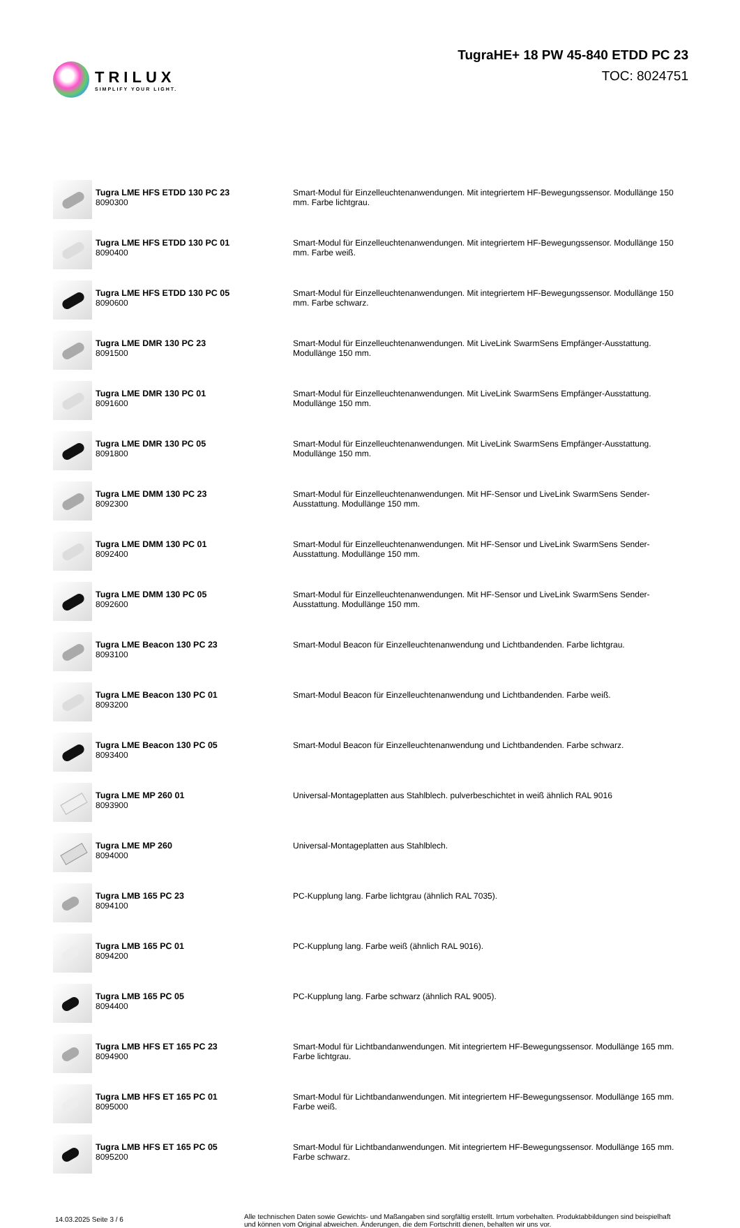TRILUX
SIMPLIFY YOUR LIGHT.
TugraHE+ 18 PW 45-840 ETDD PC 23
TOC: 8024751
| | Tugra LME HFS ETDD 130 PC 23 8090300 | Smart-Modul für Einzelleuchtenanwendungen. Mit integriertem HF-Bewegungssensor. Modullänge 150 mm. Farbe lichtgrau. |
| | Tugra LME HFS ETDD 130 PC 01 8090400 | Smart-Modul für Einzelleuchtenanwendungen. Mit integriertem HF-Bewegungssensor. Modullänge 150 mm. Farbe weiß. |
| | Tugra LME HFS ETDD 130 PC 05 8090600 | Smart-Modul für Einzelleuchtenanwendungen. Mit integriertem HF-Bewegungssensor. Modullänge 150 mm. Farbe schwarz. |
| | Tugra LME DMR 130 PC 23 8091500 | Smart-Modul für Einzelleuchtenanwendungen. Mit LiveLink SwarmSens Empfänger-Ausstattung. Modullänge 150 mm. |
| | Tugra LME DMR 130 PC 01 8091600 | Smart-Modul für Einzelleuchtenanwendungen. Mit LiveLink SwarmSens Empfänger-Ausstattung. Modullänge 150 mm. |
| | Tugra LME DMR 130 PC 05 8091800 | Smart-Modul für Einzelleuchtenanwendungen. Mit LiveLink SwarmSens Empfänger-Ausstattung. Modullänge 150 mm. |
| | Tugra LME DMM 130 PC 23 8092300 | Smart-Modul für Einzelleuchtenanwendungen. Mit HF-Sensor und LiveLink SwarmSens Sender-Ausstattung. Modullänge 150 mm. |
| | Tugra LME DMM 130 PC 01 8092400 | Smart-Modul für Einzelleuchtenanwendungen. Mit HF-Sensor und LiveLink SwarmSens Sender-Ausstattung. Modullänge 150 mm. |
| | Tugra LME DMM 130 PC 05 8092600 | Smart-Modul für Einzelleuchtenanwendungen. Mit HF-Sensor und LiveLink SwarmSens Sender-Ausstattung. Modullänge 150 mm. |
| | Tugra LME Beacon 130 PC 23 8093100 | Smart-Modul Beacon für Einzelleuchtenanwendung und Lichtbandenden. Farbe lichtgrau. |
| | Tugra LME Beacon 130 PC 01 8093200 | Smart-Modul Beacon für Einzelleuchtenanwendung und Lichtbandenden. Farbe weiß. |
| | Tugra LME Beacon 130 PC 05 8093400 | Smart-Modul Beacon für Einzelleuchtenanwendung und Lichtbandenden. Farbe schwarz. |
| | Tugra LME MP 260 01 8093900 | Universal-Montageplatten aus Stahlblech. pulverbeschichtet in weiß ähnlich RAL 9016 |
| | Tugra LME MP 260 8094000 | Universal-Montageplatten aus Stahlblech. |
| | Tugra LMB 165 PC 23 8094100 | PC-Kupplung lang. Farbe lichtgrau (ähnlich RAL 7035). |
| | Tugra LMB 165 PC 01 8094200 | PC-Kupplung lang. Farbe weiß (ähnlich RAL 9016). |
| | Tugra LMB 165 PC 05 8094400 | PC-Kupplung lang. Farbe schwarz (ähnlich RAL 9005). |
| | Tugra LMB HFS ET 165 PC 23 8094900 | Smart-Modul für Lichtbandanwendungen. Mit integriertem HF-Bewegungssensor. Modullänge 165 mm. Farbe lichtgrau. |
| | Tugra LMB HFS ET 165 PC 01 8095000 | Smart-Modul für Lichtbandanwendungen. Mit integriertem HF-Bewegungssensor. Modullänge 165 mm. Farbe weiß. |
| | Tugra LMB HFS ET 165 PC 05 8095200 | Smart-Modul für Lichtbandanwendungen. Mit integriertem HF-Bewegungssensor. Modullänge 165 mm. Farbe schwarz. |
14.03.2025 Seite 3 / 6
Alle technischen Daten sowie Gewichts- und Maßangaben sind sorgfältig erstellt. Irrtum vorbehalten. Produktabbildungen sind beispielhaft und können vom Original abweichen. Änderungen, die dem Fortschritt dienen, behalten wir uns vor.